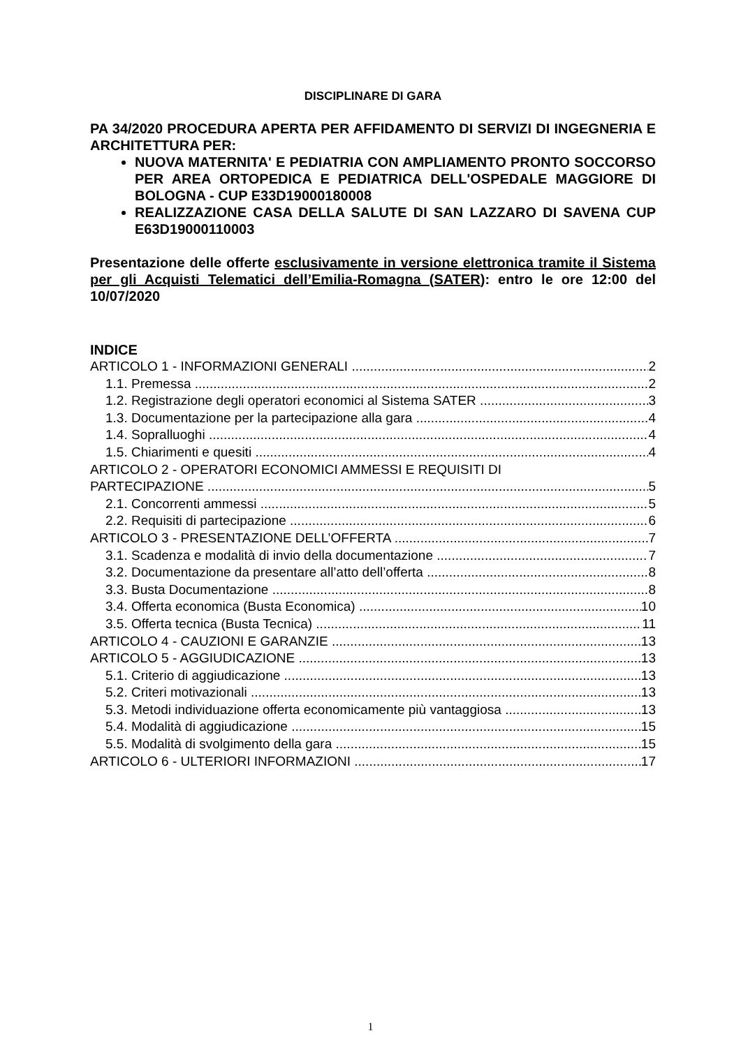DISCIPLINARE DI GARA
PA 34/2020 PROCEDURA APERTA PER AFFIDAMENTO DI SERVIZI DI INGEGNERIA E ARCHITETTURA PER:
NUOVA MATERNITA' E PEDIATRIA CON AMPLIAMENTO PRONTO SOCCORSO PER AREA ORTOPEDICA E PEDIATRICA DELL'OSPEDALE MAGGIORE DI BOLOGNA - CUP E33D19000180008
REALIZZAZIONE CASA DELLA SALUTE DI SAN LAZZARO DI SAVENA CUP E63D19000110003
Presentazione delle offerte esclusivamente in versione elettronica tramite il Sistema per gli Acquisti Telematici dell’Emilia-Romagna (SATER): entro le ore 12:00 del 10/07/2020
INDICE
ARTICOLO 1 - INFORMAZIONI GENERALI 2
1.1. Premessa 2
1.2. Registrazione degli operatori economici al Sistema SATER 3
1.3. Documentazione per la partecipazione alla gara 4
1.4. Sopralluoghi 4
1.5. Chiarimenti e quesiti 4
ARTICOLO 2 - OPERATORI ECONOMICI AMMESSI E REQUISITI DI
PARTECIPAZIONE 5
2.1. Concorrenti ammessi 5
2.2. Requisiti di partecipazione 6
ARTICOLO 3 - PRESENTAZIONE DELL’OFFERTA 7
3.1. Scadenza e modalità di invio della documentazione 7
3.2. Documentazione da presentare all’atto dell’offerta 8
3.3. Busta Documentazione 8
3.4. Offerta economica (Busta Economica) 10
3.5. Offerta tecnica (Busta Tecnica) 11
ARTICOLO 4 - CAUZIONI E GARANZIE 13
ARTICOLO 5 - AGGIUDICAZIONE 13
5.1. Criterio di aggiudicazione 13
5.2. Criteri motivazionali 13
5.3. Metodi individuazione offerta economicamente più vantaggiosa 13
5.4. Modalità di aggiudicazione 15
5.5. Modalità di svolgimento della gara 15
ARTICOLO 6 - ULTERIORI INFORMAZIONI 17
1